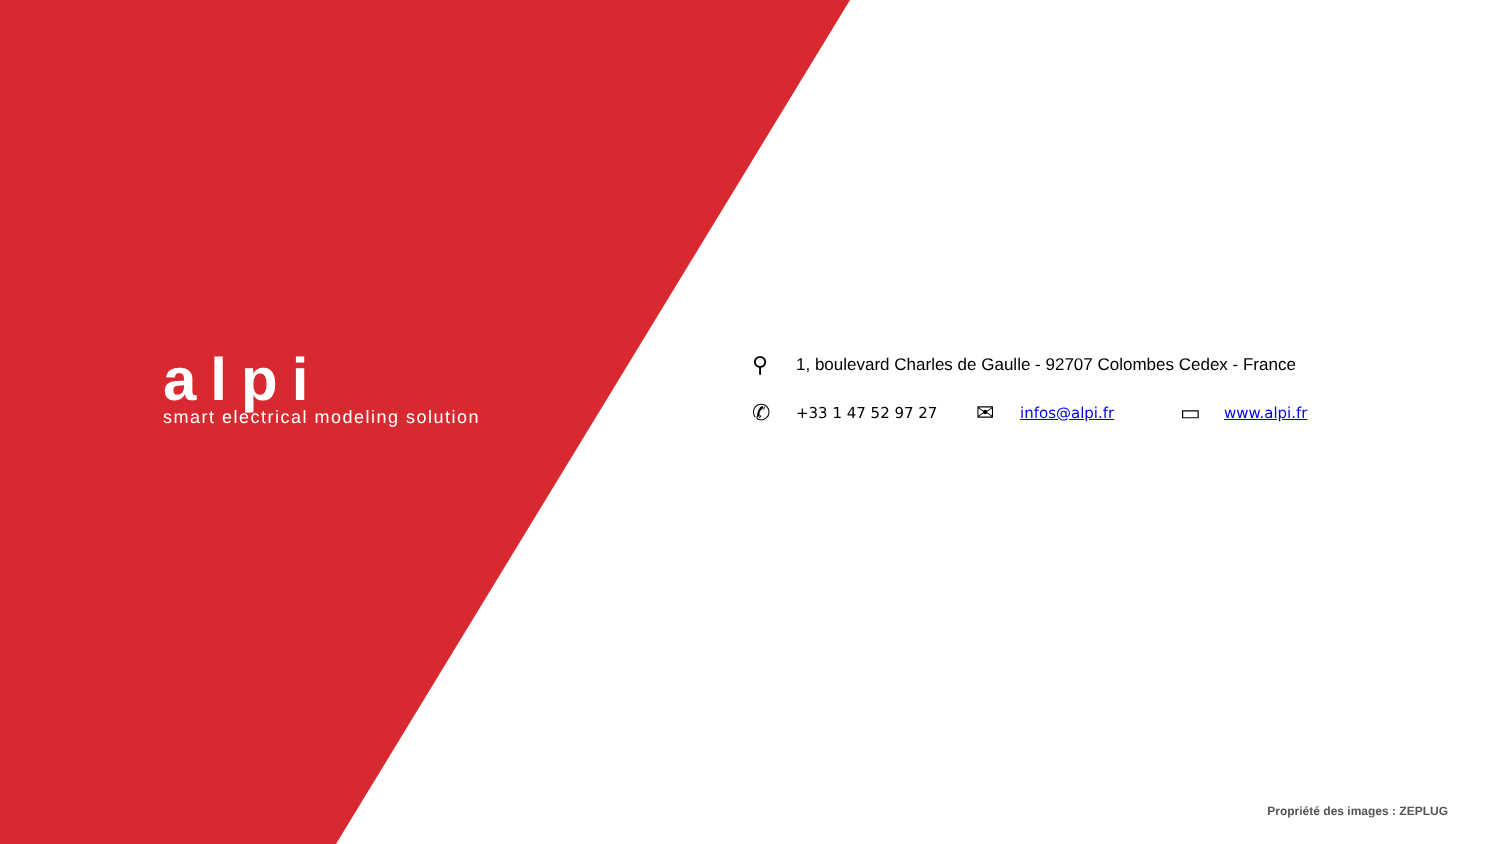alpi
smart electrical modeling solution
⚲ 1, boulevard Charles de Gaulle - 92707 Colombes Cedex - France
✆ +33 1 47 52 97 27 ✉ infos@alpi.fr ▭ www.alpi.fr
Propriété des images : ZEPLUG